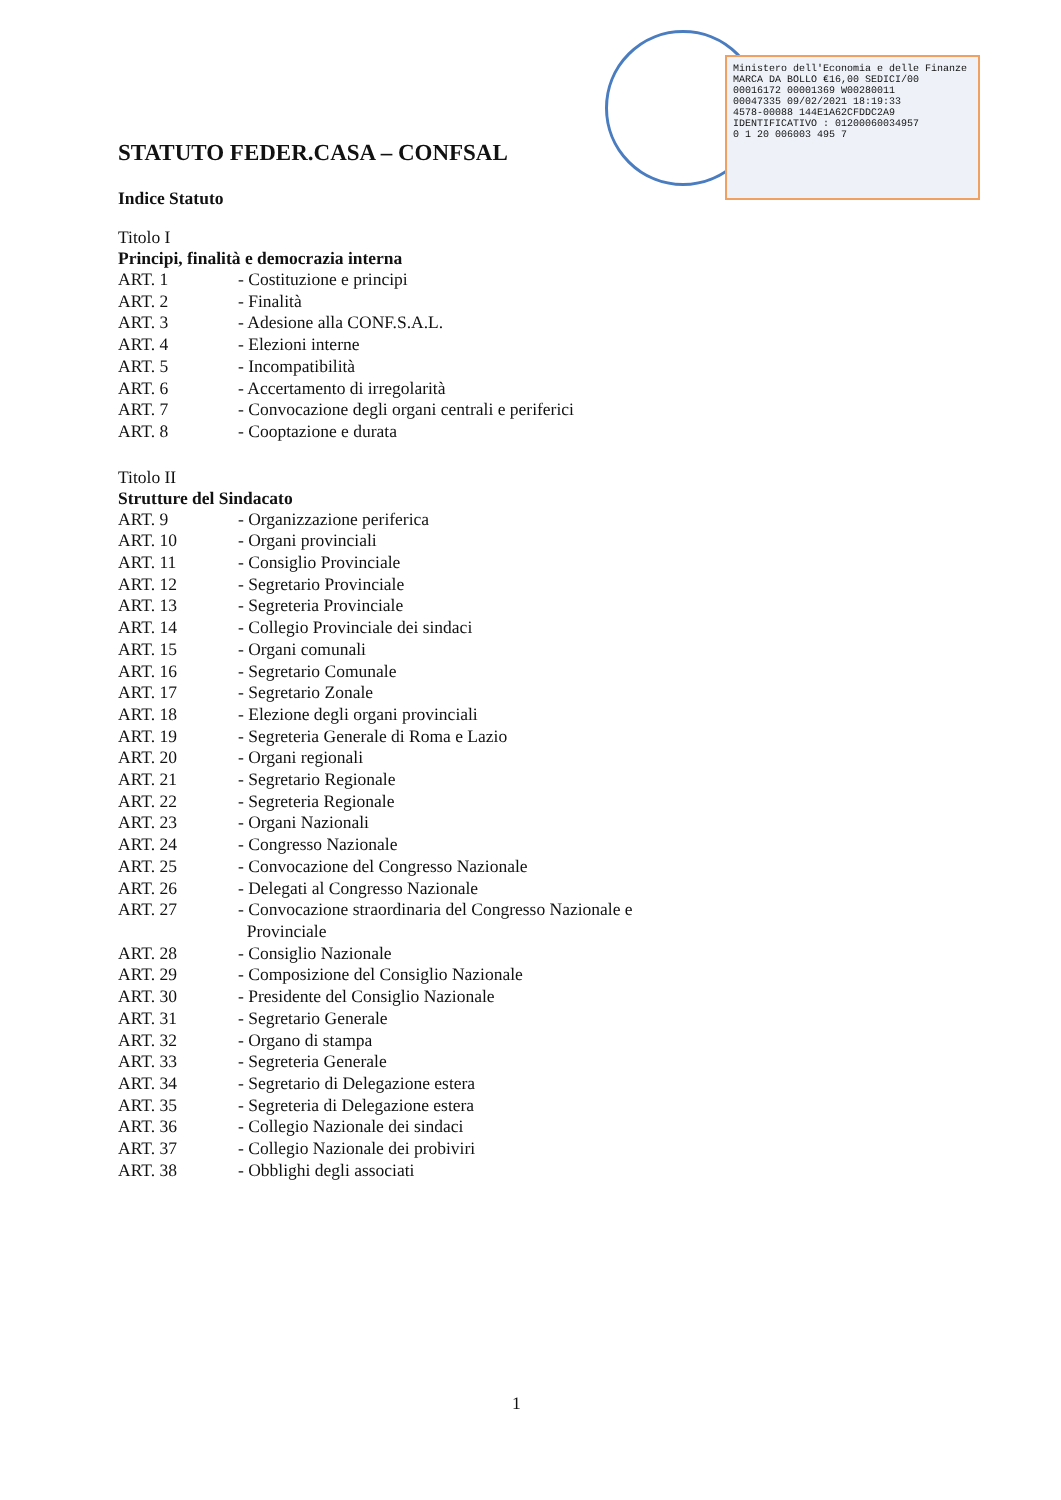Ministero dell'Economia e delle Finanze
MARCA DA BOLLO €16,00 SEDICI/00
00016172 00001369 W00280011
00047335 09/02/2021 18:19:33
4578-00088 144E1A62CFDDC2A9
IDENTIFICATIVO : 01200060034957
0 1 20 006003 495 7
STATUTO FEDER.CASA – CONFSAL
Indice Statuto
Titolo I
Principi, finalità e democrazia interna
ART. 1 - Costituzione e principi
ART. 2 - Finalità
ART. 3 - Adesione alla CONF.S.A.L.
ART. 4 - Elezioni interne
ART. 5 - Incompatibilità
ART. 6 - Accertamento di irregolarità
ART. 7 - Convocazione degli organi centrali e periferici
ART. 8 - Cooptazione e durata
Titolo II
Strutture del Sindacato
ART. 9 - Organizzazione periferica
ART. 10 - Organi provinciali
ART. 11 - Consiglio Provinciale
ART. 12 - Segretario Provinciale
ART. 13 - Segreteria Provinciale
ART. 14 - Collegio Provinciale dei sindaci
ART. 15 - Organi comunali
ART. 16 - Segretario Comunale
ART. 17 - Segretario Zonale
ART. 18 - Elezione degli organi provinciali
ART. 19 - Segreteria Generale di Roma e Lazio
ART. 20 - Organi regionali
ART. 21 - Segretario Regionale
ART. 22 - Segreteria Regionale
ART. 23 - Organi Nazionali
ART. 24 - Congresso Nazionale
ART. 25 - Convocazione del Congresso Nazionale
ART. 26 - Delegati al Congresso Nazionale
ART. 27 - Convocazione straordinaria del Congresso Nazionale e
Provinciale
ART. 28 - Consiglio Nazionale
ART. 29 - Composizione del Consiglio Nazionale
ART. 30 - Presidente del Consiglio Nazionale
ART. 31 - Segretario Generale
ART. 32 - Organo di stampa
ART. 33 - Segreteria Generale
ART. 34 - Segretario di Delegazione estera
ART. 35 - Segreteria di Delegazione estera
ART. 36 - Collegio Nazionale dei sindaci
ART. 37 - Collegio Nazionale dei probiviri
ART. 38 - Obblighi degli associati
1